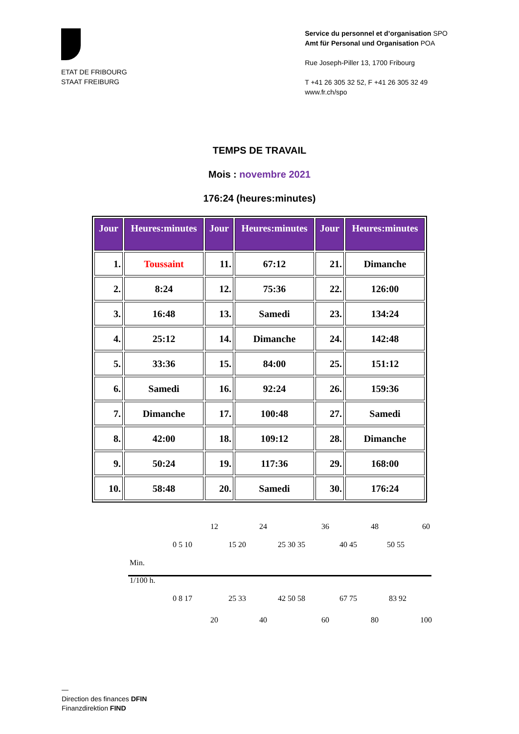ETAT DE FRIBOURG
STAAT FREIBURG
Service du personnel et d’organisation SPO
Amt für Personal und Organisation POA
Rue Joseph-Piller 13, 1700 Fribourg
T +41 26 305 32 52, F +41 26 305 32 49
www.fr.ch/spo
TEMPS DE TRAVAIL
Mois : novembre 2021
176:24 (heures:minutes)
| Jour | Heures:minutes | Jour | Heures:minutes | Jour | Heures:minutes |
| --- | --- | --- | --- | --- | --- |
| 1. | Toussaint | 11. | 67:12 | 21. | Dimanche |
| 2. | 8:24 | 12. | 75:36 | 22. | 126:00 |
| 3. | 16:48 | 13. | Samedi | 23. | 134:24 |
| 4. | 25:12 | 14. | Dimanche | 24. | 142:48 |
| 5. | 33:36 | 15. | 84:00 | 25. | 151:12 |
| 6. | Samedi | 16. | 92:24 | 26. | 159:36 |
| 7. | Dimanche | 17. | 100:48 | 27. | Samedi |
| 8. | 42:00 | 18. | 109:12 | 28. | Dimanche |
| 9. | 50:24 | 19. | 117:36 | 29. | 168:00 |
| 10. | 58:48 | 20. | Samedi | 30. | 176:24 |
12 24 36 48 60
0 5 10 15 20 25 30 35 40 45 50 55
Min.
1/100 h.
0 8 17 25 33 42 50 58 67 75 83 92
20 40 60 80 100
—
Direction des finances DFIN
Finanzdirektion FIND